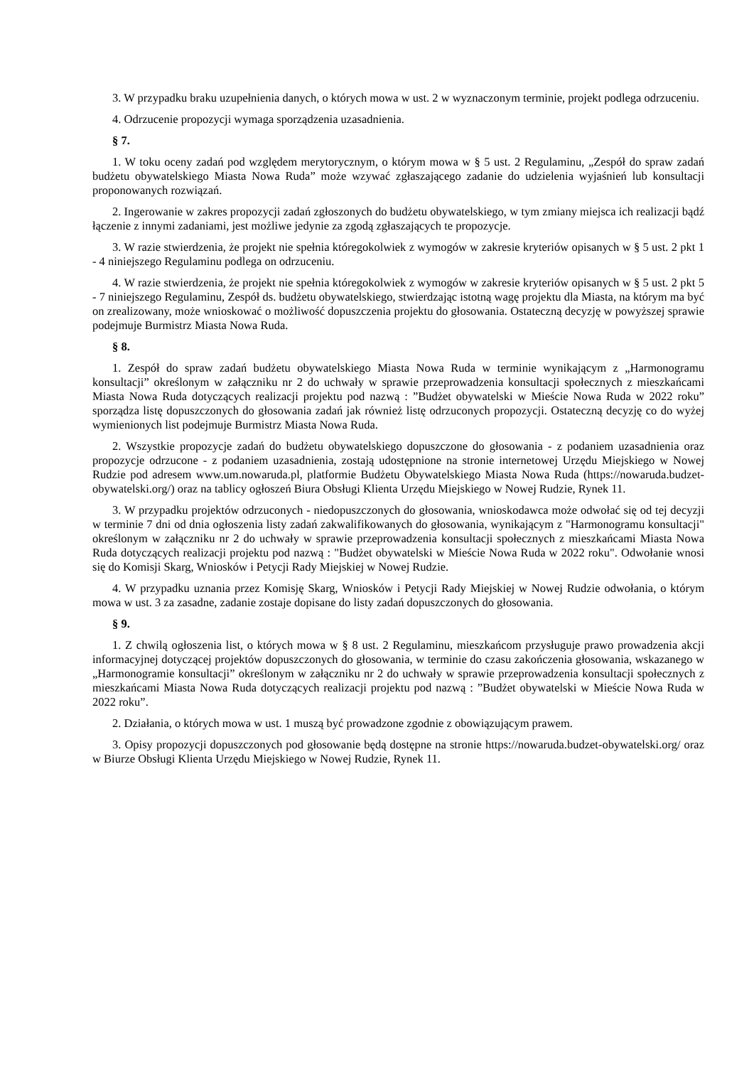3. W przypadku braku uzupełnienia danych, o których mowa w ust. 2 w wyznaczonym terminie, projekt podlega odrzuceniu.
4. Odrzucenie propozycji wymaga sporządzenia uzasadnienia.
§ 7.
1. W toku oceny zadań pod względem merytorycznym, o którym mowa w § 5 ust. 2 Regulaminu, „Zespół do spraw zadań budżetu obywatelskiego Miasta Nowa Ruda” może wzywać zgłaszającego zadanie do udzielenia wyjaśnień lub konsultacji proponowanych rozwiązań.
2. Ingerowanie w zakres propozycji zadań zgłoszonych do budżetu obywatelskiego, w tym zmiany miejsca ich realizacji bądź łączenie z innymi zadaniami, jest możliwe jedynie za zgodą zgłaszających te propozycje.
3. W razie stwierdzenia, że projekt nie spełnia któregokolwiek z wymogów w zakresie kryteriów opisanych w § 5 ust. 2 pkt 1 - 4 niniejszego Regulaminu podlega on odrzuceniu.
4. W razie stwierdzenia, że projekt nie spełnia któregokolwiek z wymogów w zakresie kryteriów opisanych w § 5 ust. 2 pkt 5 - 7 niniejszego Regulaminu, Zespół ds. budżetu obywatelskiego, stwierdzając istotną wagę projektu dla Miasta, na którym ma być on zrealizowany, może wnioskować o możliwość dopuszczenia projektu do głosowania. Ostateczną decyzję w powyższej sprawie podejmuje Burmistrz Miasta Nowa Ruda.
§ 8.
1. Zespół do spraw zadań budżetu obywatelskiego Miasta Nowa Ruda w terminie wynikającym z „Harmonogramu konsultacji” określonym w załączniku nr 2 do uchwały w sprawie przeprowadzenia konsultacji społecznych z mieszkańcami Miasta Nowa Ruda dotyczących realizacji projektu pod nazwą : ”Budżet obywatelski w Mieście Nowa Ruda w 2022 roku” sporządza listę dopuszczonych do głosowania zadań jak również listę odrzuconych propozycji. Ostateczną decyzję co do wyżej wymienionych list podejmuje Burmistrz Miasta Nowa Ruda.
2. Wszystkie propozycje zadań do budżetu obywatelskiego dopuszczone do głosowania - z podaniem uzasadnienia oraz propozycje odrzucone - z podaniem uzasadnienia, zostają udostępnione na stronie internetowej Urzędu Miejskiego w Nowej Rudzie pod adresem www.um.nowaruda.pl, platformie Budżetu Obywatelskiego Miasta Nowa Ruda (https://nowaruda.budzet-obywatelski.org/) oraz na tablicy ogłoszeń Biura Obsługi Klienta Urzędu Miejskiego w Nowej Rudzie, Rynek 11.
3. W przypadku projektów odrzuconych - niedopuszczonych do głosowania, wnioskodawca może odwołać się od tej decyzji w terminie 7 dni od dnia ogłoszenia listy zadań zakwalifikowanych do głosowania, wynikającym z "Harmonogramu konsultacji" określonym w załączniku nr 2 do uchwały w sprawie przeprowadzenia konsultacji społecznych z mieszkańcami Miasta Nowa Ruda dotyczących realizacji projektu pod nazwą : "Budżet obywatelski w Mieście Nowa Ruda w 2022 roku". Odwołanie wnosi się do Komisji Skarg, Wniosków i Petycji Rady Miejskiej w Nowej Rudzie.
4. W przypadku uznania przez Komisję Skarg, Wniosków i Petycji Rady Miejskiej w Nowej Rudzie odwołania, o którym mowa w ust. 3 za zasadne, zadanie zostaje dopisane do listy zadań dopuszczonych do głosowania.
§ 9.
1. Z chwilą ogłoszenia list, o których mowa w § 8 ust. 2 Regulaminu, mieszkańcom przysługuje prawo prowadzenia akcji informacyjnej dotyczącej projektów dopuszczonych do głosowania, w terminie do czasu zakończenia głosowania, wskazanego w „Harmonogramie konsultacji” określonym w załączniku nr 2 do uchwały w sprawie przeprowadzenia konsultacji społecznych z mieszkańcami Miasta Nowa Ruda dotyczących realizacji projektu pod nazwą : ”Budżet obywatelski w Mieście Nowa Ruda w 2022 roku”.
2. Działania, o których mowa w ust. 1 muszą być prowadzone zgodnie z obowiązującym prawem.
3. Opisy propozycji dopuszczonych pod głosowanie będą dostępne na stronie https://nowaruda.budzet-obywatelski.org/ oraz w Biurze Obsługi Klienta Urzędu Miejskiego w Nowej Rudzie, Rynek 11.